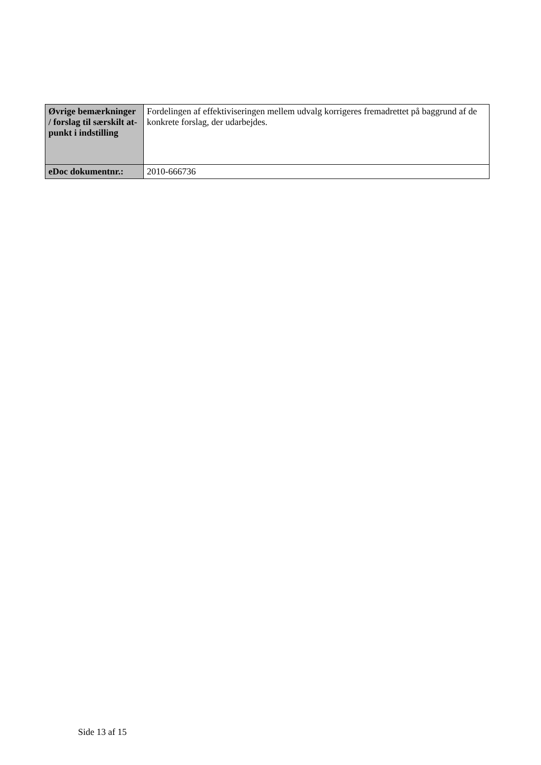| Øvrige bemærkninger / forslag til særskilt at-punkt i indstilling | Fordelingen af effektiviseringen mellem udvalg korrigeres fremadrettet på baggrund af de konkrete forslag, der udarbejdes. |
| eDoc dokumentnr.: | 2010-666736 |
Side 13 af 15